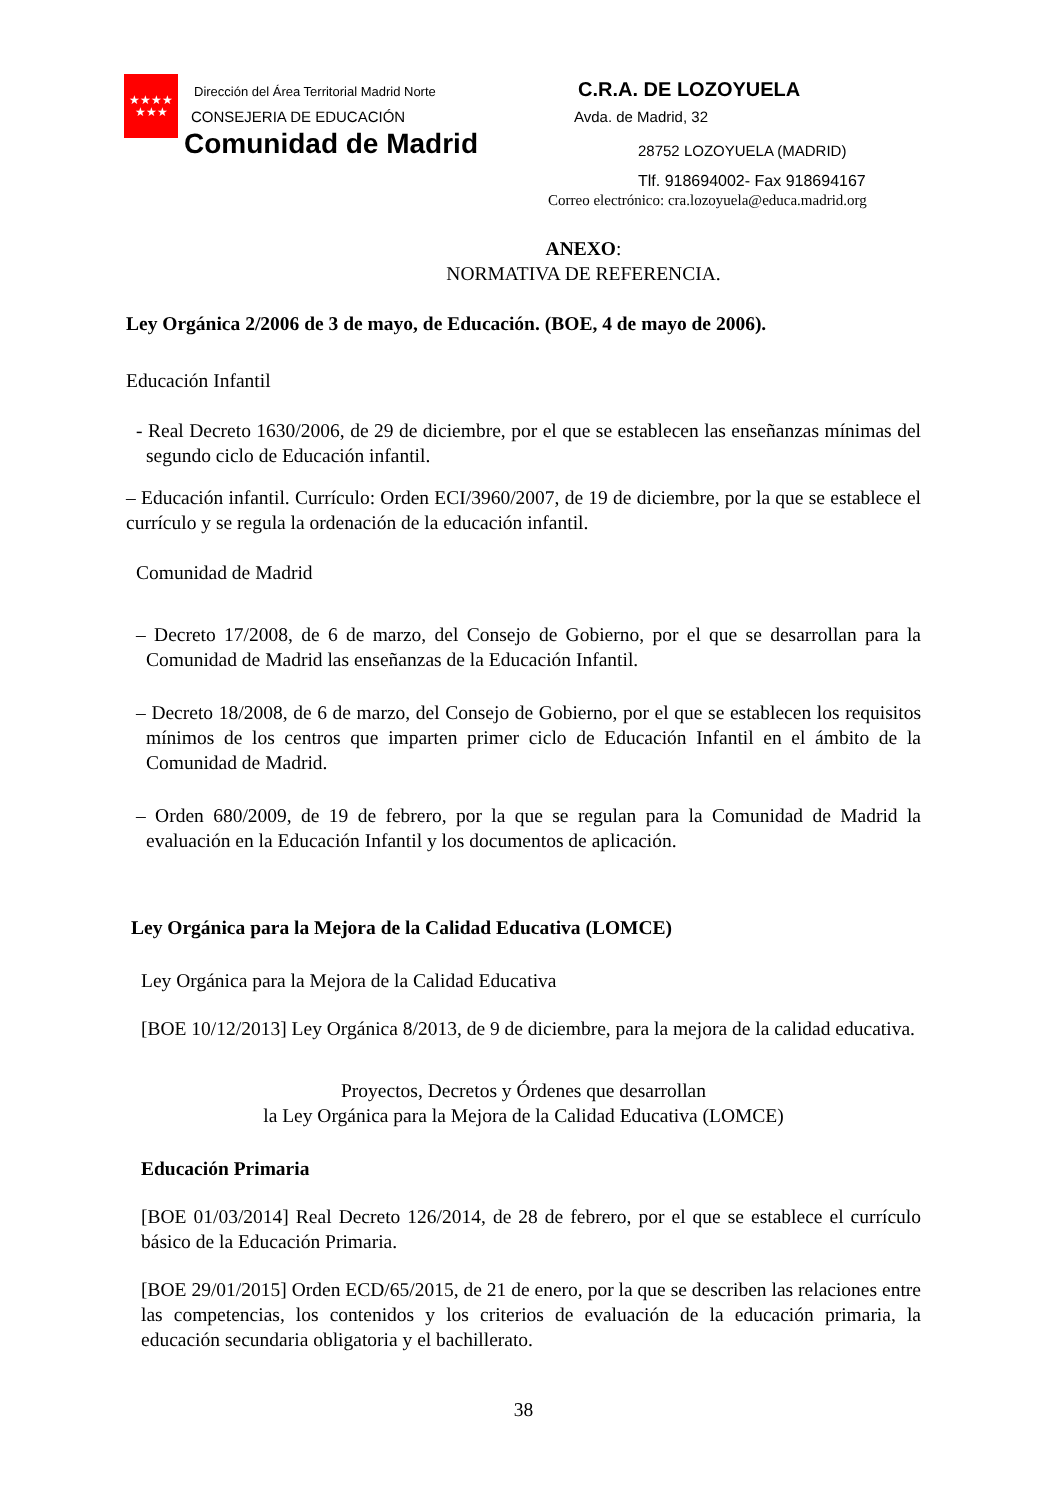★★★★
★★★
Dirección del Área Territorial Madrid Norte
CONSEJERIA DE EDUCACIÓN
Comunidad de Madrid
C.R.A. DE LOZOYUELA
Avda. de Madrid, 32
28752 LOZOYUELA (MADRID)
Tlf. 918694002- Fax 918694167
Correo electrónico: cra.lozoyuela@educa.madrid.org
ANEXO:
NORMATIVA DE REFERENCIA.
Ley Orgánica 2/2006 de 3 de mayo, de Educación. (BOE, 4 de mayo de 2006).
Educación Infantil
- Real Decreto 1630/2006, de 29 de diciembre, por el que se establecen las enseñanzas mínimas del segundo ciclo de Educación infantil.
– Educación infantil. Currículo: Orden ECI/3960/2007, de 19 de diciembre, por la que se establece el currículo y se regula la ordenación de la educación infantil.
Comunidad de Madrid
– Decreto 17/2008, de 6 de marzo, del Consejo de Gobierno, por el que se desarrollan para la Comunidad de Madrid las enseñanzas de la Educación Infantil.
– Decreto 18/2008, de 6 de marzo, del Consejo de Gobierno, por el que se establecen los requisitos mínimos de los centros que imparten primer ciclo de Educación Infantil en el ámbito de la Comunidad de Madrid.
– Orden 680/2009, de 19 de febrero, por la que se regulan para la Comunidad de Madrid la evaluación en la Educación Infantil y los documentos de aplicación.
Ley Orgánica para la Mejora de la Calidad Educativa (LOMCE)
Ley Orgánica para la Mejora de la Calidad Educativa
[BOE 10/12/2013] Ley Orgánica 8/2013, de 9 de diciembre, para la mejora de la calidad educativa.
Proyectos, Decretos y Órdenes que desarrollan
la Ley Orgánica para la Mejora de la Calidad Educativa (LOMCE)
Educación Primaria
[BOE 01/03/2014] Real Decreto 126/2014, de 28 de febrero, por el que se establece el currículo básico de la Educación Primaria.
[BOE 29/01/2015] Orden ECD/65/2015, de 21 de enero, por la que se describen las relaciones entre las competencias, los contenidos y los criterios de evaluación de la educación primaria, la educación secundaria obligatoria y el bachillerato.
38